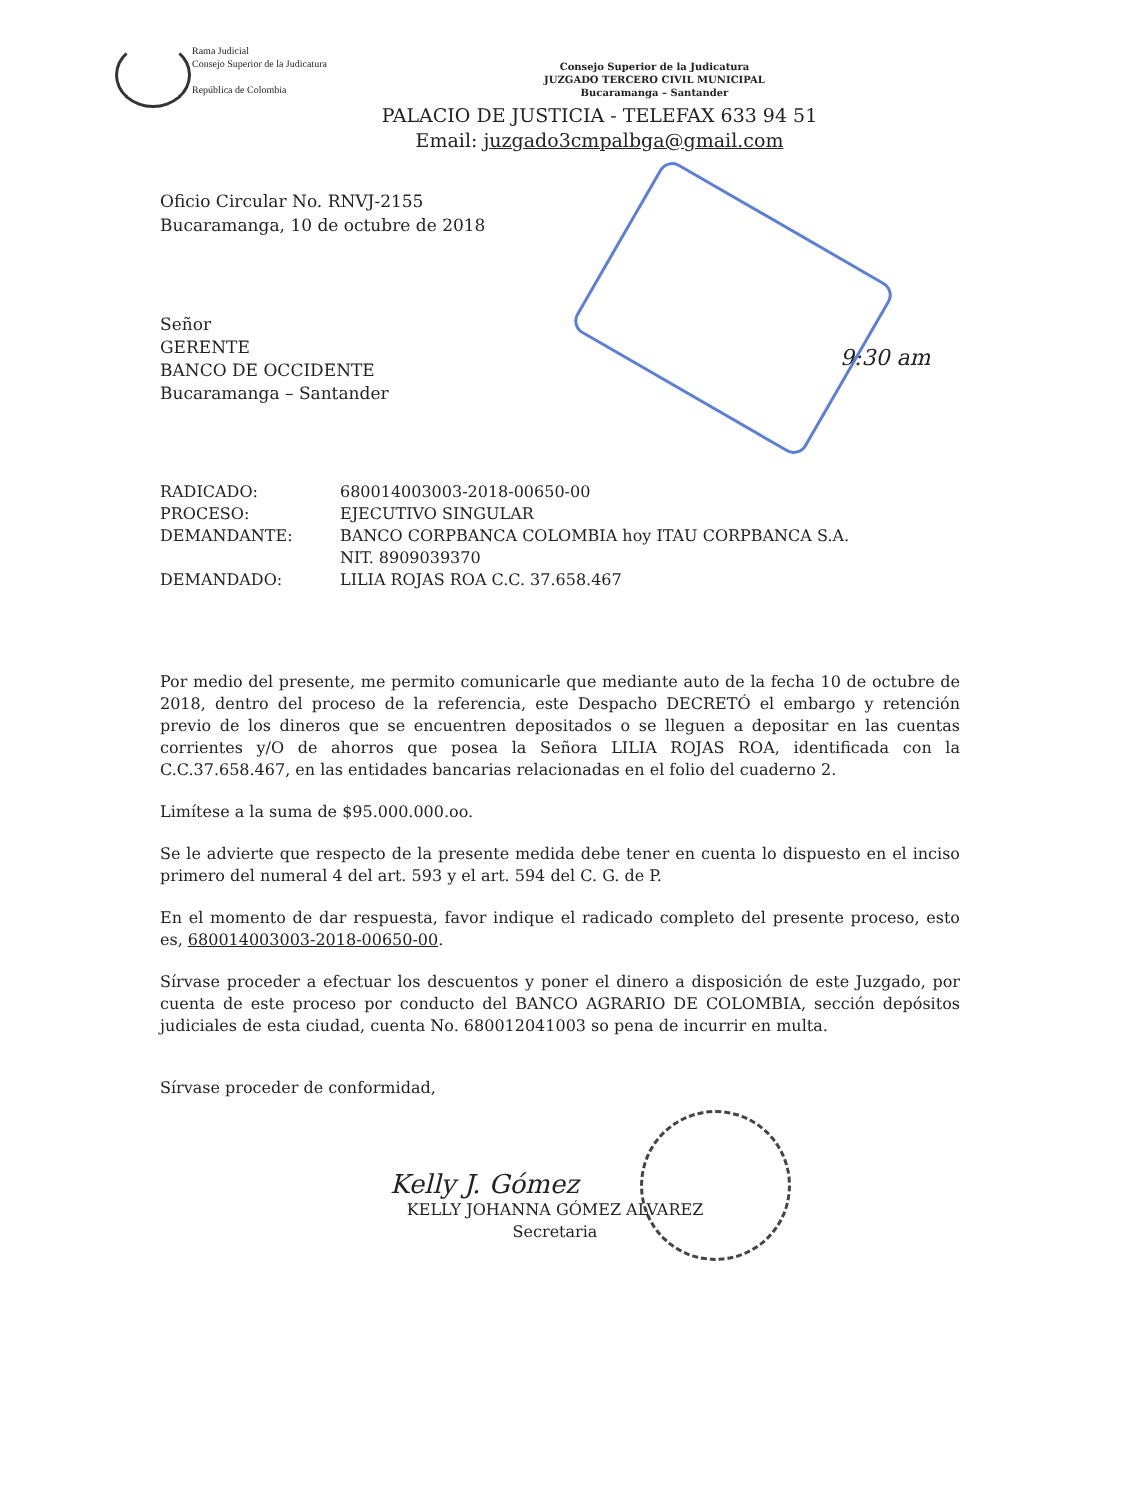Rama Judicial
Consejo Superior de la Judicatura
República de Colombia
Consejo Superior de la Judicatura
JUZGADO TERCERO CIVIL MUNICIPAL
Bucaramanga – Santander
PALACIO DE JUSTICIA - TELEFAX 633 94 51
Email: juzgado3cmpalbga@gmail.com
Oficio Circular No. RNVJ-2155
Bucaramanga, 10 de octubre de 2018
Señor
GERENTE
BANCO DE OCCIDENTE
Bucaramanga – Santander
9:30 am
| RADICADO: | 680014003003-2018-00650-00 |
| PROCESO: | EJECUTIVO SINGULAR |
| DEMANDANTE: | BANCO CORPBANCA COLOMBIA hoy ITAU CORPBANCA S.A. NIT. 8909039370 |
| DEMANDADO: | LILIA ROJAS ROA C.C. 37.658.467 |
Por medio del presente, me permito comunicarle que mediante auto de la fecha 10 de octubre de 2018, dentro del proceso de la referencia, este Despacho DECRETÓ el embargo y retención previo de los dineros que se encuentren depositados o se lleguen a depositar en las cuentas corrientes y/O de ahorros que posea la Señora LILIA ROJAS ROA, identificada con la C.C.37.658.467, en las entidades bancarias relacionadas en el folio del cuaderno 2.
Limítese a la suma de $95.000.000.oo.
Se le advierte que respecto de la presente medida debe tener en cuenta lo dispuesto en el inciso primero del numeral 4 del art. 593 y el art. 594 del C. G. de P.
En el momento de dar respuesta, favor indique el radicado completo del presente proceso, esto es, 680014003003-2018-00650-00.
Sírvase proceder a efectuar los descuentos y poner el dinero a disposición de este Juzgado, por cuenta de este proceso por conducto del BANCO AGRARIO DE COLOMBIA, sección depósitos judiciales de esta ciudad, cuenta No. 680012041003 so pena de incurrir en multa.
Sírvase proceder de conformidad,
Kelly J. Gómez
KELLY JOHANNA GÓMEZ ALVAREZ
Secretaria